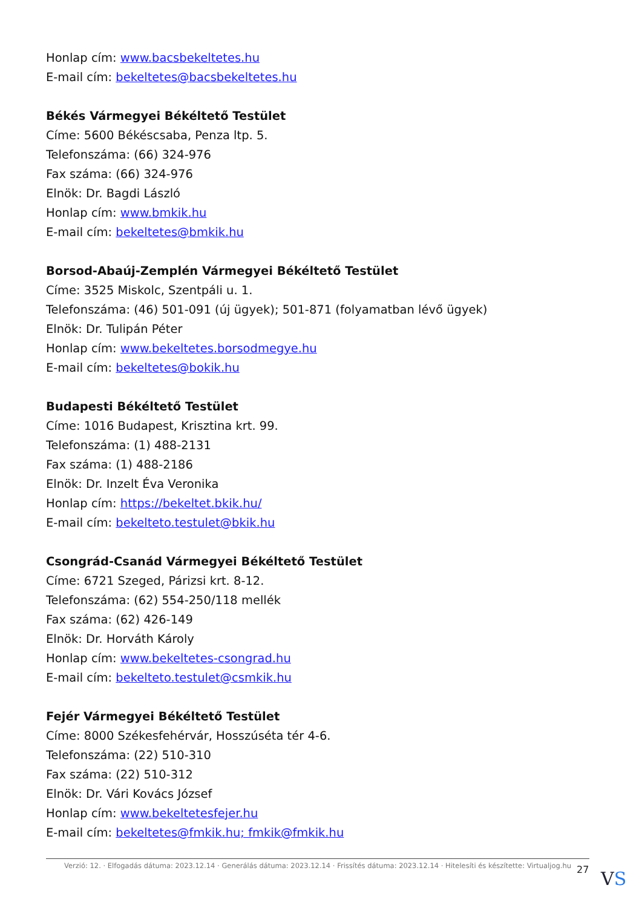Honlap cím: www.bacsbekeltetes.hu
E-mail cím: bekeltetes@bacsbekeltetes.hu
Békés Vármegyei Békéltető Testület
Címe: 5600 Békéscsaba, Penza ltp. 5.
Telefonszáma: (66) 324-976
Fax száma: (66) 324-976
Elnök: Dr. Bagdi László
Honlap cím: www.bmkik.hu
E-mail cím: bekeltetes@bmkik.hu
Borsod-Abaúj-Zemplén Vármegyei Békéltető Testület
Címe: 3525 Miskolc, Szentpáli u. 1.
Telefonszáma: (46) 501-091 (új ügyek); 501-871 (folyamatban lévő ügyek)
Elnök: Dr. Tulipán Péter
Honlap cím: www.bekeltetes.borsodmegye.hu
E-mail cím: bekeltetes@bokik.hu
Budapesti Békéltető Testület
Címe: 1016 Budapest, Krisztina krt. 99.
Telefonszáma: (1) 488-2131
Fax száma: (1) 488-2186
Elnök: Dr. Inzelt Éva Veronika
Honlap cím: https://bekeltet.bkik.hu/
E-mail cím: bekelteto.testulet@bkik.hu
Csongrád-Csanád Vármegyei Békéltető Testület
Címe: 6721 Szeged, Párizsi krt. 8-12.
Telefonszáma: (62) 554-250/118 mellék
Fax száma: (62) 426-149
Elnök: Dr. Horváth Károly
Honlap cím: www.bekeltetes-csongrad.hu
E-mail cím: bekelteto.testulet@csmkik.hu
Fejér Vármegyei Békéltető Testület
Címe: 8000 Székesfehérvár, Hosszúséta tér 4-6.
Telefonszáma: (22) 510-310
Fax száma: (22) 510-312
Elnök: Dr. Vári Kovács József
Honlap cím: www.bekeltetesfejer.hu
E-mail cím: bekeltetes@fmkik.hu; fmkik@fmkik.hu
Verzió: 12. · Elfogadás dátuma: 2023.12.14 · Generálás dátuma: 2023.12.14 · Frissítés dátuma: 2023.12.14 · Hitelesíti és készítette: Virtualjog.hu
27 VS